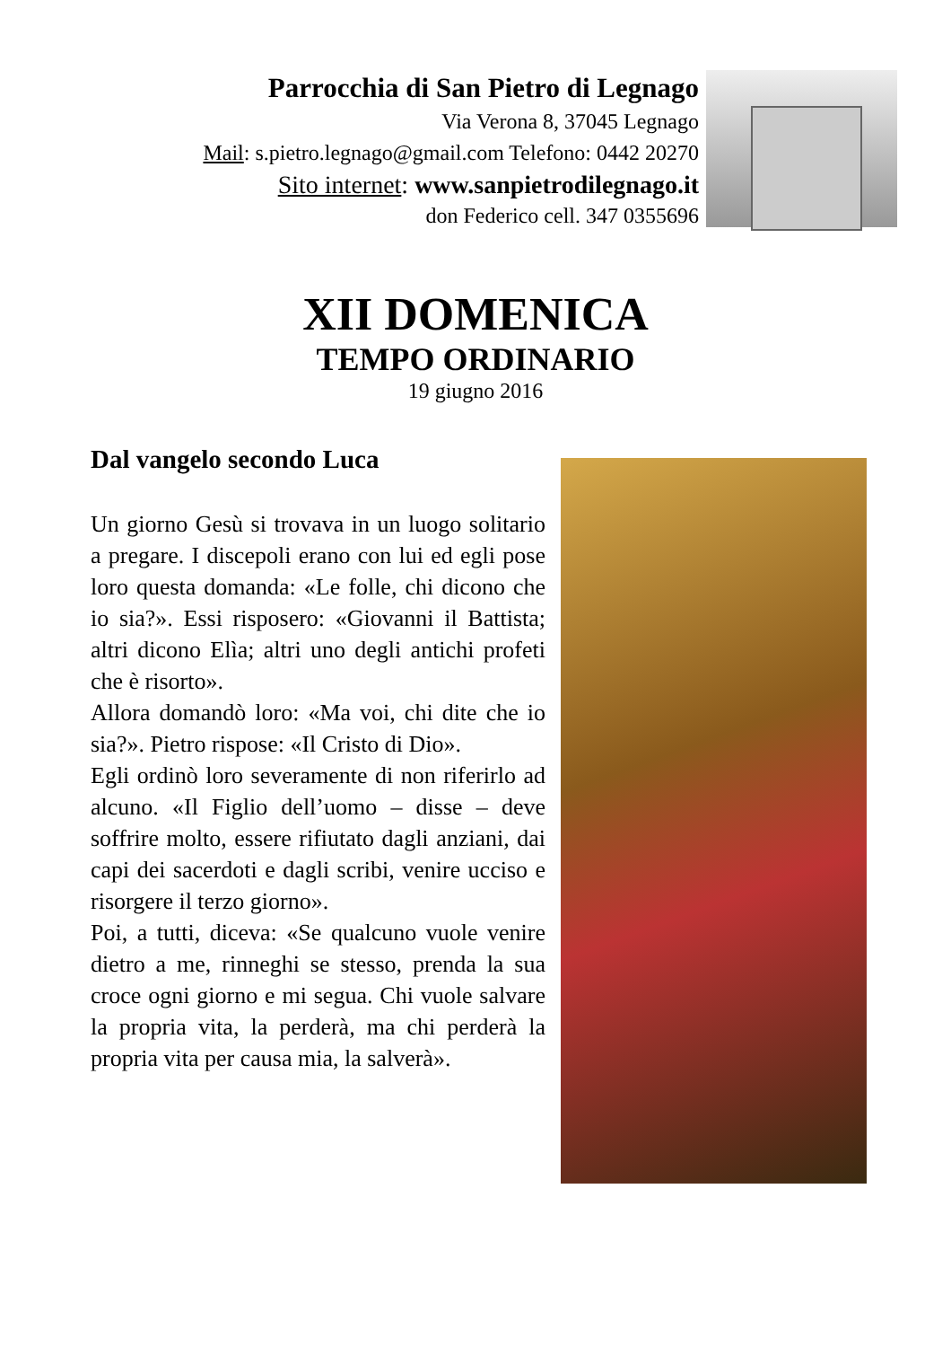Parrocchia di San Pietro di Legnago
Via Verona 8, 37045 Legnago
Mail: s.pietro.legnago@gmail.com Telefono: 0442 20270
Sito internet: www.sanpietrodilegnago.it
don Federico cell. 347 0355696
XII DOMENICA
TEMPO ORDINARIO
19 giugno 2016
Dal vangelo secondo Luca
Un giorno Gesù si trovava in un luogo solitario a pregare. I discepoli erano con lui ed egli pose loro questa domanda: «Le folle, chi dicono che io sia?». Essi risposero: «Giovanni il Battista; altri dicono Elìa; altri uno degli antichi profeti che è risorto».
Allora domandò loro: «Ma voi, chi dite che io sia?». Pietro rispose: «Il Cristo di Dio».
Egli ordinò loro severamente di non riferirlo ad alcuno. «Il Figlio dell’uomo – disse – deve soffrire molto, essere rifiutato dagli anziani, dai capi dei sacerdoti e dagli scribi, venire ucciso e risorgere il terzo giorno».
Poi, a tutti, diceva: «Se qualcuno vuole venire dietro a me, rinneghi se stesso, prenda la sua croce ogni giorno e mi segua. Chi vuole salvare la propria vita, la perderà, ma chi perderà la propria vita per causa mia, la salverà».